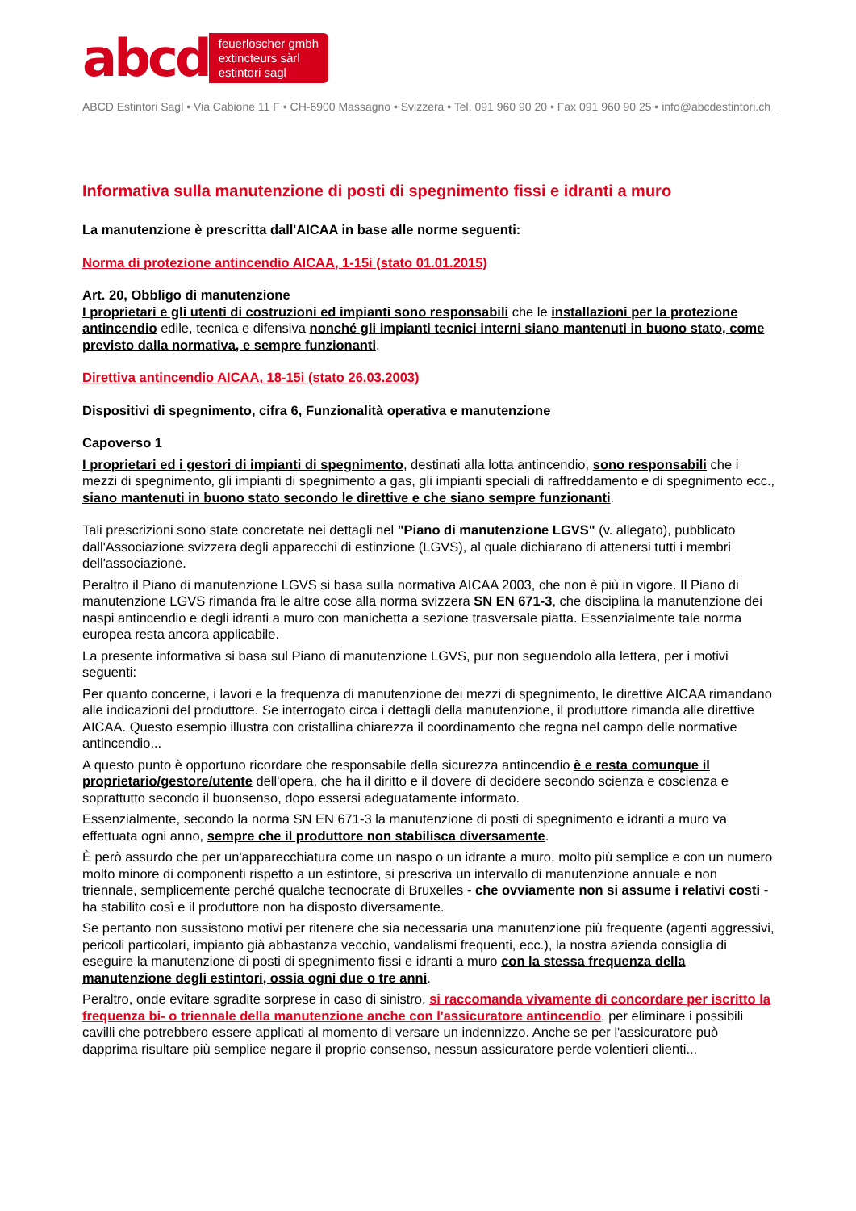abcd
feuerlöscher gmbh
extincteurs sàrl
estintori sagl
ABCD Estintori Sagl • Via Cabione 11 F • CH-6900 Massagno • Svizzera • Tel. 091 960 90 20 • Fax 091 960 90 25 • info@abcdestintori.ch
Informativa sulla manutenzione di posti di spegnimento fissi e idranti a muro
La manutenzione è prescritta dall'AICAA in base alle norme seguenti:
Norma di protezione antincendio AICAA, 1-15i (stato 01.01.2015)
Art. 20, Obbligo di manutenzione
I proprietari e gli utenti di costruzioni ed impianti sono responsabili che le installazioni per la protezione antincendio edile, tecnica e difensiva nonché gli impianti tecnici interni siano mantenuti in buono stato, come previsto dalla normativa, e sempre funzionanti.
Direttiva antincendio AICAA, 18-15i (stato 26.03.2003)
Dispositivi di spegnimento, cifra 6, Funzionalità operativa e manutenzione
Capoverso 1
I proprietari ed i gestori di impianti di spegnimento, destinati alla lotta antincendio, sono responsabili che i mezzi di spegnimento, gli impianti di spegnimento a gas, gli impianti speciali di raffreddamento e di spegnimento ecc., siano mantenuti in buono stato secondo le direttive e che siano sempre funzionanti.
Tali prescrizioni sono state concretate nei dettagli nel "Piano di manutenzione LGVS" (v. allegato), pubblicato dall'Associazione svizzera degli apparecchi di estinzione (LGVS), al quale dichiarano di attenersi tutti i membri dell'associazione.
Peraltro il Piano di manutenzione LGVS si basa sulla normativa AICAA 2003, che non è più in vigore. Il Piano di manutenzione LGVS rimanda fra le altre cose alla norma svizzera SN EN 671-3, che disciplina la manutenzione dei naspi antincendio e degli idranti a muro con manichetta a sezione trasversale piatta. Essenzialmente tale norma europea resta ancora applicabile.
La presente informativa si basa sul Piano di manutenzione LGVS, pur non seguendolo alla lettera, per i motivi seguenti:
Per quanto concerne, i lavori e la frequenza di manutenzione dei mezzi di spegnimento, le direttive AICAA rimandano alle indicazioni del produttore. Se interrogato circa i dettagli della manutenzione, il produttore rimanda alle direttive AICAA. Questo esempio illustra con cristallina chiarezza il coordinamento che regna nel campo delle normative antincendio...
A questo punto è opportuno ricordare che responsabile della sicurezza antincendio è e resta comunque il proprietario/gestore/utente dell'opera, che ha il diritto e il dovere di decidere secondo scienza e coscienza e soprattutto secondo il buonsenso, dopo essersi adeguatamente informato.
Essenzialmente, secondo la norma SN EN 671-3 la manutenzione di posti di spegnimento e idranti a muro va effettuata ogni anno, sempre che il produttore non stabilisca diversamente.
È però assurdo che per un'apparecchiatura come un naspo o un idrante a muro, molto più semplice e con un numero molto minore di componenti rispetto a un estintore, si prescriva un intervallo di manutenzione annuale e non triennale, semplicemente perché qualche tecnocrate di Bruxelles - che ovviamente non si assume i relativi costi - ha stabilito così e il produttore non ha disposto diversamente.
Se pertanto non sussistono motivi per ritenere che sia necessaria una manutenzione più frequente (agenti aggressivi, pericoli particolari, impianto già abbastanza vecchio, vandalismi frequenti, ecc.), la nostra azienda consiglia di eseguire la manutenzione di posti di spegnimento fissi e idranti a muro con la stessa frequenza della manutenzione degli estintori, ossia ogni due o tre anni.
Peraltro, onde evitare sgradite sorprese in caso di sinistro, si raccomanda vivamente di concordare per iscritto la frequenza bi- o triennale della manutenzione anche con l'assicuratore antincendio, per eliminare i possibili cavilli che potrebbero essere applicati al momento di versare un indennizzo. Anche se per l'assicuratore può dapprima risultare più semplice negare il proprio consenso, nessun assicuratore perde volentieri clienti...